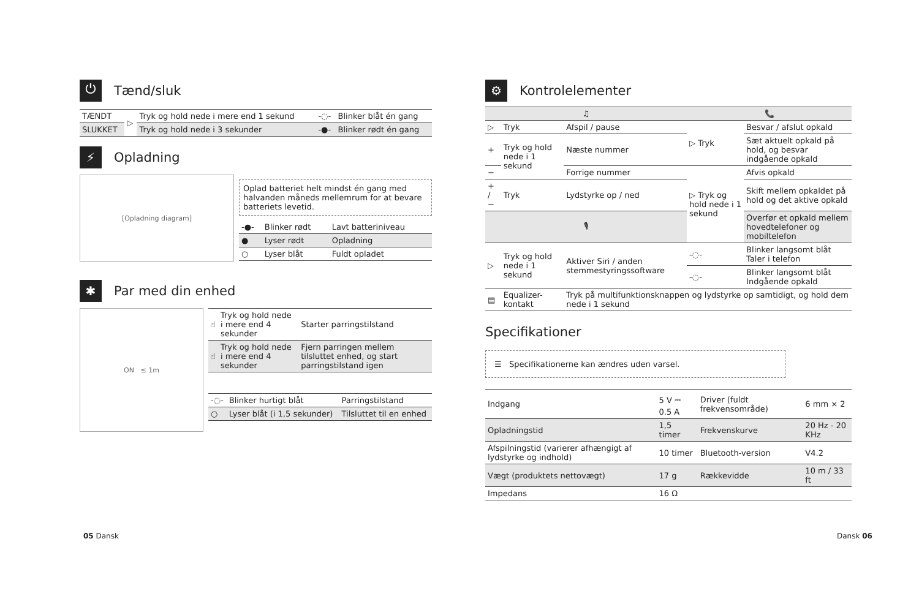⏻ Tænd/sluk
| TÆNDT | ▷ | Tryk og hold nede i mere end 1 sekund | -◌- | Blinker blåt én gang |
| SLUKKET | | Tryk og hold nede i 3 sekunder | -●- | Blinker rødt én gang |
⚡ Opladning
[Opladning diagram]
Oplad batteriet helt mindst én gang med halvanden måneds mellemrum for at bevare batteriets levetid.
| -●- | Blinker rødt | Lavt batteriniveau |
| ● | Lyser rødt | Opladning |
| ○ | Lyser blåt | Fuldt opladet |
✱ Par med din enhed
ON ≤ 1m
| ☝ | Tryk og hold nede i mere end 4 sekunder | Starter parringstilstand |
| ☝ | Tryk og hold nede i mere end 4 sekunder | Fjern parringen mellem tilsluttet enhed, og start parringstilstand igen |
| -◌- | Blinker hurtigt blåt | Parringstilstand |
| ○ | Lyser blåt (i 1,5 sekunder) | Tilsluttet til en enhed |
05 Dansk
⚙ Kontrolelementer
| ♫ | | | 📞 | |
| ▷ | Tryk | Afspil / pause | ▷ Tryk | Besvar / afslut opkald |
| + | Tryk og hold nede i 1 sekund | Næste nummer | | Sæt aktuelt opkald på hold, og besvar indgående opkald |
| − | | Forrige nummer | ▷ Tryk og hold nede i 1 sekund | Afvis opkald |
| + / − | Tryk | Lydstyrke op / ned | | Skift mellem opkaldet på hold og det aktive opkald |
| 🎙 | | | | Overfør et opkald mellem hovedtelefoner og mobiltelefon |
| ▷ | Tryk og hold nede i 1 sekund | Aktiver Siri / anden stemmestyringssoftware | -◌- | Blinker langsomt blåt Taler i telefon |
| | | | -◌- | Blinker langsomt blåt Indgående opkald |
| ▤ | Equalizer-kontakt | Tryk på multifunktionsknappen og lydstyrke op samtidigt, og hold dem nede i 1 sekund | | |
Specifikationer
☰ Specifikationerne kan ændres uden varsel.
| Indgang | 5 V ⎓ 0.5 A | Driver (fuldt frekvensområde) | 6 mm × 2 |
| Opladningstid | 1,5 timer | Frekvenskurve | 20 Hz - 20 KHz |
| Afspilningstid (varierer afhængigt af lydstyrke og indhold) | 10 timer | Bluetooth-version | V4.2 |
| Vægt (produktets nettovægt) | 17 g | Rækkevidde | 10 m / 33 ft |
| Impedans | 16 Ω | | |
Dansk 06